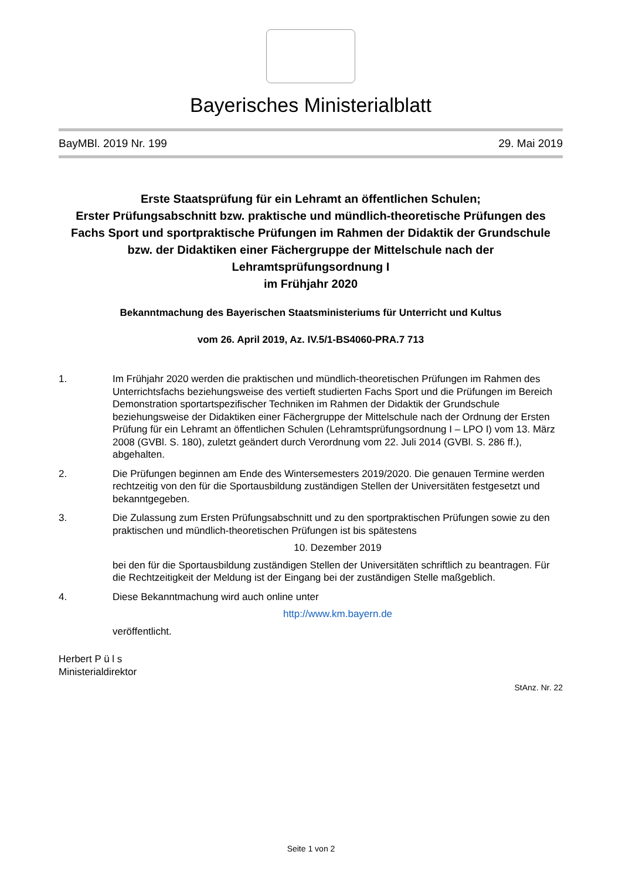Bayerisches Ministerialblatt
BayMBl. 2019 Nr. 199 29. Mai 2019
Erste Staatsprüfung für ein Lehramt an öffentlichen Schulen;
Erster Prüfungsabschnitt bzw. praktische und mündlich-theoretische Prüfungen des Fachs Sport und sportpraktische Prüfungen im Rahmen der Didaktik der Grundschule bzw. der Didaktiken einer Fächergruppe der Mittelschule nach der Lehramtsprüfungsordnung I
im Frühjahr 2020
Bekanntmachung des Bayerischen Staatsministeriums für Unterricht und Kultus
vom 26. April 2019, Az. IV.5/1-BS4060-PRA.7 713
1. Im Frühjahr 2020 werden die praktischen und mündlich-theoretischen Prüfungen im Rahmen des Unterrichtsfachs beziehungsweise des vertieft studierten Fachs Sport und die Prüfungen im Bereich Demonstration sportartspezifischer Techniken im Rahmen der Didaktik der Grundschule beziehungsweise der Didaktiken einer Fächergruppe der Mittelschule nach der Ordnung der Ersten Prüfung für ein Lehramt an öffentlichen Schulen (Lehramtsprüfungsordnung I – LPO I) vom 13. März 2008 (GVBl. S. 180), zuletzt geändert durch Verordnung vom 22. Juli 2014 (GVBl. S. 286 ff.), abgehalten.
2. Die Prüfungen beginnen am Ende des Wintersemesters 2019/2020. Die genauen Termine werden rechtzeitig von den für die Sportausbildung zuständigen Stellen der Universitäten festgesetzt und bekanntgegeben.
3. Die Zulassung zum Ersten Prüfungsabschnitt und zu den sportpraktischen Prüfungen sowie zu den praktischen und mündlich-theoretischen Prüfungen ist bis spätestens
10. Dezember 2019
bei den für die Sportausbildung zuständigen Stellen der Universitäten schriftlich zu beantragen. Für die Rechtzeitigkeit der Meldung ist der Eingang bei der zuständigen Stelle maßgeblich.
4. Diese Bekanntmachung wird auch online unter
http://www.km.bayern.de
veröffentlicht.
Herbert P ü l s
Ministerialdirektor
StAnz. Nr. 22
Seite 1 von 2